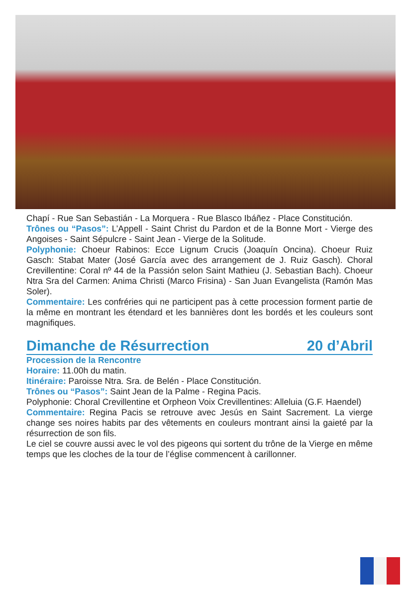Chapí - Rue San Sebastián - La Morquera - Rue Blasco Ibáñez - Place Constitución.
Trônes ou “Pasos”: L’Appell - Saint Christ du Pardon et de la Bonne Mort - Vierge des Angoises - Saint Sépulcre - Saint Jean - Vierge de la Solitude.
Polyphonie: Choeur Rabinos: Ecce Lignum Crucis (Joaquín Oncina). Choeur Ruiz Gasch: Stabat Mater (José García avec des arrangement de J. Ruiz Gasch). Choral Crevillentine: Coral nº 44 de la Passión selon Saint Mathieu (J. Sebastian Bach). Choeur Ntra Sra del Carmen: Anima Christi (Marco Frisina) - San Juan Evangelista (Ramón Mas Soler).
Commentaire: Les confréries qui ne participent pas à cette procession forment partie de la même en montrant les étendard et les bannières dont les bordés et les couleurs sont magnifiques.
Dimanche de Résurrection 20 d’Abril
Procession de la Rencontre
Horaire: 11.00h du matin.
Itinéraire: Paroisse Ntra. Sra. de Belén - Place Constitución.
Trônes ou “Pasos”: Saint Jean de la Palme - Regina Pacis.
Polyphonie: Choral Crevillentine et Orpheon Voix Crevillentines: Alleluia (G.F. Haendel)
Commentaire: Regina Pacis se retrouve avec Jesús en Saint Sacrement. La vierge change ses noires habits par des vêtements en couleurs montrant ainsi la gaieté par la résurrection de son fils.
Le ciel se couvre aussi avec le vol des pigeons qui sortent du trône de la Vierge en même temps que les cloches de la tour de l’église commencent à carillonner.